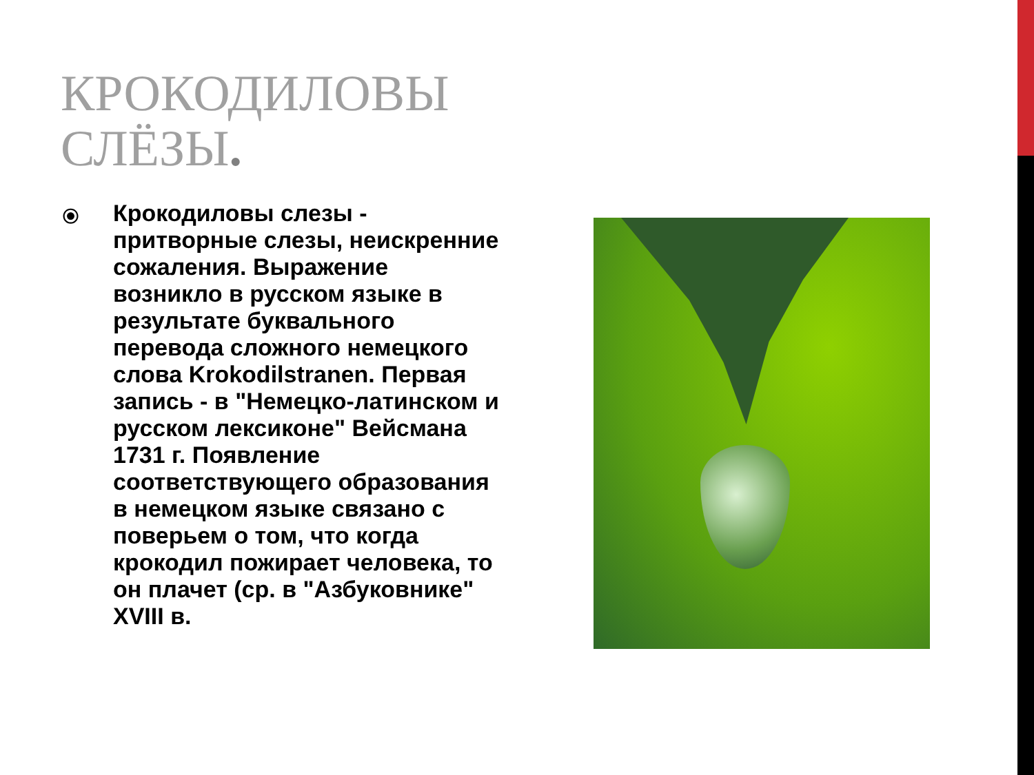КРОКОДИЛОВЫ
СЛЁЗЫ.
⦿ Крокодиловы слезы - притворные слезы, неискренние сожаления. Выражение возникло в русском языке в результате буквального перевода сложного немецкого слова Krokodilstranen. Первая запись - в "Немецко-латинском и русском лексиконе" Вейсмана 1731 г. Появление соответствующего образования в немецком языке связано с поверьем о том, что когда крокодил пожирает человека, то он плачет (ср. в "Азбуковнике" XVIII в.